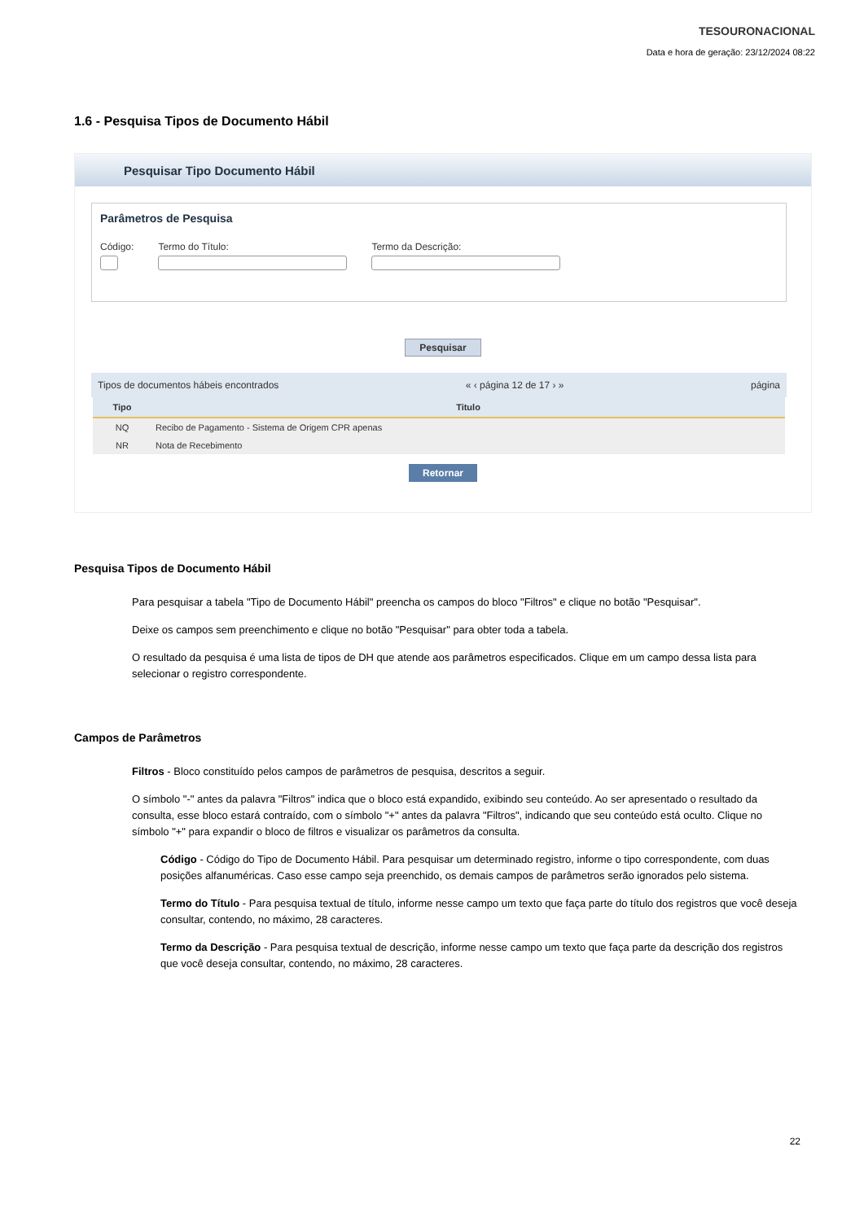TESOURONACIONAL
Data e hora de geração: 23/12/2024 08:22
1.6 - Pesquisa Tipos de Documento Hábil
Pesquisar Tipo Documento Hábil
Parâmetros de Pesquisa
Código: Termo do Título: Termo da Descrição:
Pesquisar
Tipos de documentos hábeis encontrados « ‹ página 12 de 17 › » página
| Tipo | Titulo |
| --- | --- |
| NQ | Recibo de Pagamento - Sistema de Origem CPR apenas |
| NR | Nota de Recebimento |
Retornar
Pesquisa Tipos de Documento Hábil
Para pesquisar a tabela "Tipo de Documento Hábil" preencha os campos do bloco "Filtros" e clique no botão "Pesquisar".
Deixe os campos sem preenchimento e clique no botão "Pesquisar" para obter toda a tabela.
O resultado da pesquisa é uma lista de tipos de DH que atende aos parâmetros especificados. Clique em um campo dessa lista para selecionar o registro correspondente.
Campos de Parâmetros
Filtros - Bloco constituído pelos campos de parâmetros de pesquisa, descritos a seguir.
O símbolo "-" antes da palavra "Filtros" indica que o bloco está expandido, exibindo seu conteúdo. Ao ser apresentado o resultado da consulta, esse bloco estará contraído, com o símbolo "+" antes da palavra "Filtros", indicando que seu conteúdo está oculto. Clique no símbolo "+" para expandir o bloco de filtros e visualizar os parâmetros da consulta.
Código - Código do Tipo de Documento Hábil. Para pesquisar um determinado registro, informe o tipo correspondente, com duas posições alfanuméricas. Caso esse campo seja preenchido, os demais campos de parâmetros serão ignorados pelo sistema.
Termo do Título - Para pesquisa textual de título, informe nesse campo um texto que faça parte do título dos registros que você deseja consultar, contendo, no máximo, 28 caracteres.
Termo da Descrição - Para pesquisa textual de descrição, informe nesse campo um texto que faça parte da descrição dos registros que você deseja consultar, contendo, no máximo, 28 caracteres.
22